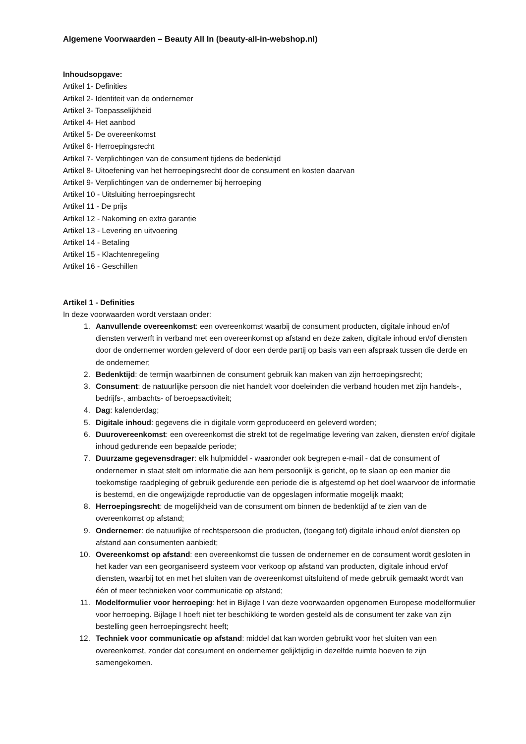Algemene Voorwaarden – Beauty All In (beauty-all-in-webshop.nl)
Inhoudsopgave:
Artikel 1- Definities
Artikel 2- Identiteit van de ondernemer
Artikel 3- Toepasselijkheid
Artikel 4- Het aanbod
Artikel 5- De overeenkomst
Artikel 6- Herroepingsrecht
Artikel 7- Verplichtingen van de consument tijdens de bedenktijd
Artikel 8- Uitoefening van het herroepingsrecht door de consument en kosten daarvan
Artikel 9- Verplichtingen van de ondernemer bij herroeping
Artikel 10 - Uitsluiting herroepingsrecht
Artikel 11 - De prijs
Artikel 12 - Nakoming en extra garantie
Artikel 13 - Levering en uitvoering
Artikel 14 - Betaling
Artikel 15 - Klachtenregeling
Artikel 16 - Geschillen
Artikel 1 - Definities
In deze voorwaarden wordt verstaan onder:
1. Aanvullende overeenkomst: een overeenkomst waarbij de consument producten, digitale inhoud en/of diensten verwerft in verband met een overeenkomst op afstand en deze zaken, digitale inhoud en/of diensten door de ondernemer worden geleverd of door een derde partij op basis van een afspraak tussen die derde en de ondernemer;
2. Bedenktijd: de termijn waarbinnen de consument gebruik kan maken van zijn herroepingsrecht;
3. Consument: de natuurlijke persoon die niet handelt voor doeleinden die verband houden met zijn handels-, bedrijfs-, ambachts- of beroepsactiviteit;
4. Dag: kalenderdag;
5. Digitale inhoud: gegevens die in digitale vorm geproduceerd en geleverd worden;
6. Duurovereenkomst: een overeenkomst die strekt tot de regelmatige levering van zaken, diensten en/of digitale inhoud gedurende een bepaalde periode;
7. Duurzame gegevensdrager: elk hulpmiddel - waaronder ook begrepen e-mail - dat de consument of ondernemer in staat stelt om informatie die aan hem persoonlijk is gericht, op te slaan op een manier die toekomstige raadpleging of gebruik gedurende een periode die is afgestemd op het doel waarvoor de informatie is bestemd, en die ongewijzigde reproductie van de opgeslagen informatie mogelijk maakt;
8. Herroepingsrecht: de mogelijkheid van de consument om binnen de bedenktijd af te zien van de overeenkomst op afstand;
9. Ondernemer: de natuurlijke of rechtspersoon die producten, (toegang tot) digitale inhoud en/of diensten op afstand aan consumenten aanbiedt;
10. Overeenkomst op afstand: een overeenkomst die tussen de ondernemer en de consument wordt gesloten in het kader van een georganiseerd systeem voor verkoop op afstand van producten, digitale inhoud en/of diensten, waarbij tot en met het sluiten van de overeenkomst uitsluitend of mede gebruik gemaakt wordt van één of meer technieken voor communicatie op afstand;
11. Modelformulier voor herroeping: het in Bijlage I van deze voorwaarden opgenomen Europese modelformulier voor herroeping. Bijlage I hoeft niet ter beschikking te worden gesteld als de consument ter zake van zijn bestelling geen herroepingsrecht heeft;
12. Techniek voor communicatie op afstand: middel dat kan worden gebruikt voor het sluiten van een overeenkomst, zonder dat consument en ondernemer gelijktijdig in dezelfde ruimte hoeven te zijn samengekomen.